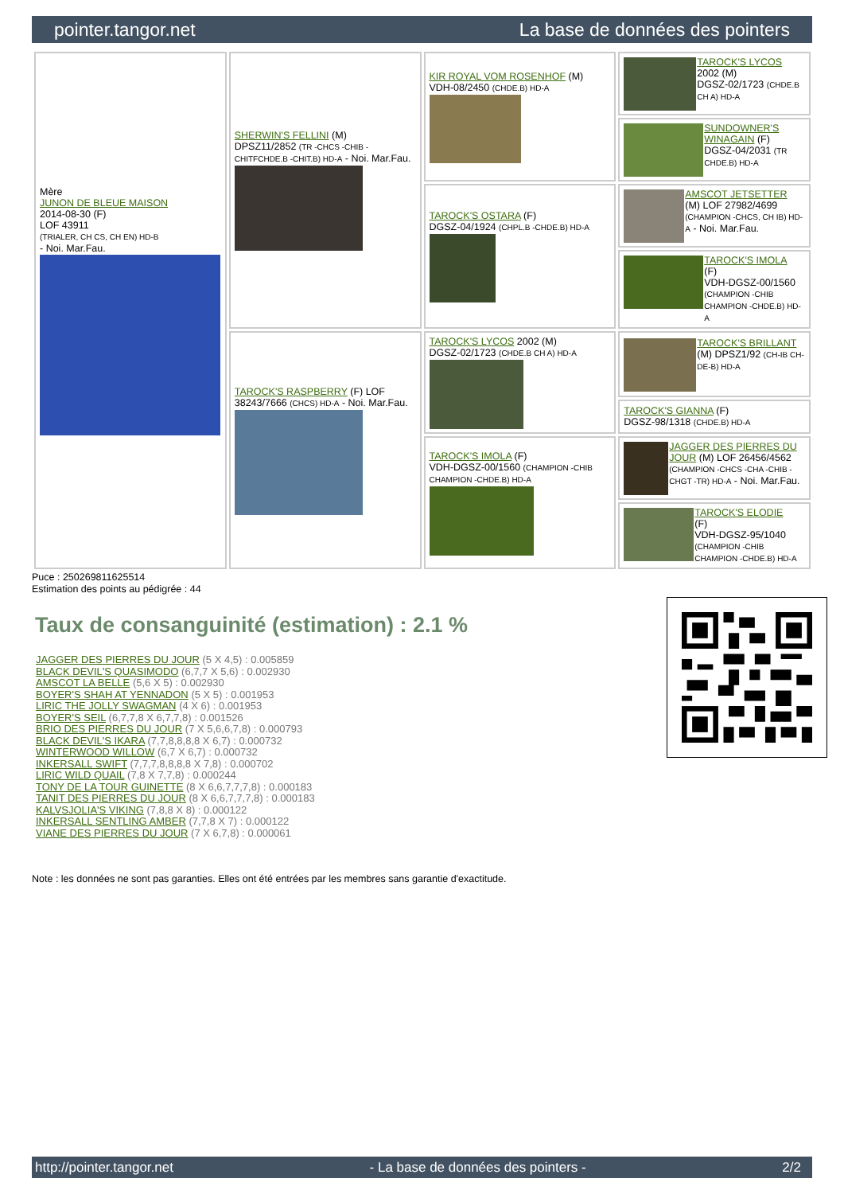pointer.tangor.net La base de données des pointers
| Mère JUNON DE BLEUE MAISON 2014-08-30 (F) LOF 43911 (TRIALER, CH CS, CH EN) HD-B - Noi. Mar.Fau. | SHERWIN'S FELLINI (M) DPSZ11/2852 (TR -CHCS -CHIB -CHITFCHDE.B -CHIT.B) HD-A - Noi. Mar.Fau. | KIR ROYAL VOM ROSENHOF (M) VDH-08/2450 (CHDE.B) HD-A | TAROCK'S LYCOS 2002 (M) DGSZ-02/1723 (CHDE.B CH A) HD-A |
| | | | SUNDOWNER'S WINAGAIN (F) DGSZ-04/2031 (TR CHDE.B) HD-A |
| | | TAROCK'S OSTARA (F) DGSZ-04/1924 (CHPL.B -CHDE.B) HD-A | AMSCOT JETSETTER (M) LOF 27982/4699 (CHAMPION -CHCS, CH IB) HD-A - Noi. Mar.Fau. |
| | | | TAROCK'S IMOLA (F) VDH-DGSZ-00/1560 (CHAMPION -CHIB CHAMPION -CHDE.B) HD-A |
| | TAROCK'S RASPBERRY (F) LOF 38243/7666 (CHCS) HD-A - Noi. Mar.Fau. | TAROCK'S LYCOS 2002 (M) DGSZ-02/1723 (CHDE.B CH A) HD-A | TAROCK'S BRILLANT (M) DPSZ1/92 (CH-IB CH-DE-B) HD-A |
| | | | TAROCK'S GIANNA (F) DGSZ-98/1318 (CHDE.B) HD-A |
| | | TAROCK'S IMOLA (F) VDH-DGSZ-00/1560 (CHAMPION -CHIB CHAMPION -CHDE.B) HD-A | JAGGER DES PIERRES DU JOUR (M) LOF 26456/4562 (CHAMPION -CHCS -CHA -CHIB -CHGT -TR) HD-A - Noi. Mar.Fau. |
| | | | TAROCK'S ELODIE (F) VDH-DGSZ-95/1040 (CHAMPION -CHIB CHAMPION -CHDE.B) HD-A |
Puce : 250269811625514
Estimation des points au pédigrée : 44
Taux de consanguinité (estimation) : 2.1 %
JAGGER DES PIERRES DU JOUR (5 X 4,5) : 0.005859
BLACK DEVIL'S QUASIMODO (6,7,7 X 5,6) : 0.002930
AMSCOT LA BELLE (5,6 X 5) : 0.002930
BOYER'S SHAH AT YENNADON (5 X 5) : 0.001953
LIRIC THE JOLLY SWAGMAN (4 X 6) : 0.001953
BOYER'S SEIL (6,7,7,8 X 6,7,7,8) : 0.001526
BRIO DES PIERRES DU JOUR (7 X 5,6,6,7,8) : 0.000793
BLACK DEVIL'S IKARA (7,7,8,8,8,8 X 6,7) : 0.000732
WINTERWOOD WILLOW (6,7 X 6,7) : 0.000732
INKERSALL SWIFT (7,7,7,8,8,8,8 X 7,8) : 0.000702
LIRIC WILD QUAIL (7,8 X 7,7,8) : 0.000244
TONY DE LA TOUR GUINETTE (8 X 6,6,7,7,7,8) : 0.000183
TANIT DES PIERRES DU JOUR (8 X 6,6,7,7,7,8) : 0.000183
KALVSJOLIA'S VIKING (7,8,8 X 8) : 0.000122
INKERSALL SENTLING AMBER (7,7,8 X 7) : 0.000122
VIANE DES PIERRES DU JOUR (7 X 6,7,8) : 0.000061
Note : les données ne sont pas garanties. Elles ont été entrées par les membres sans garantie d'exactitude.
http://pointer.tangor.net - La base de données des pointers - 2/2